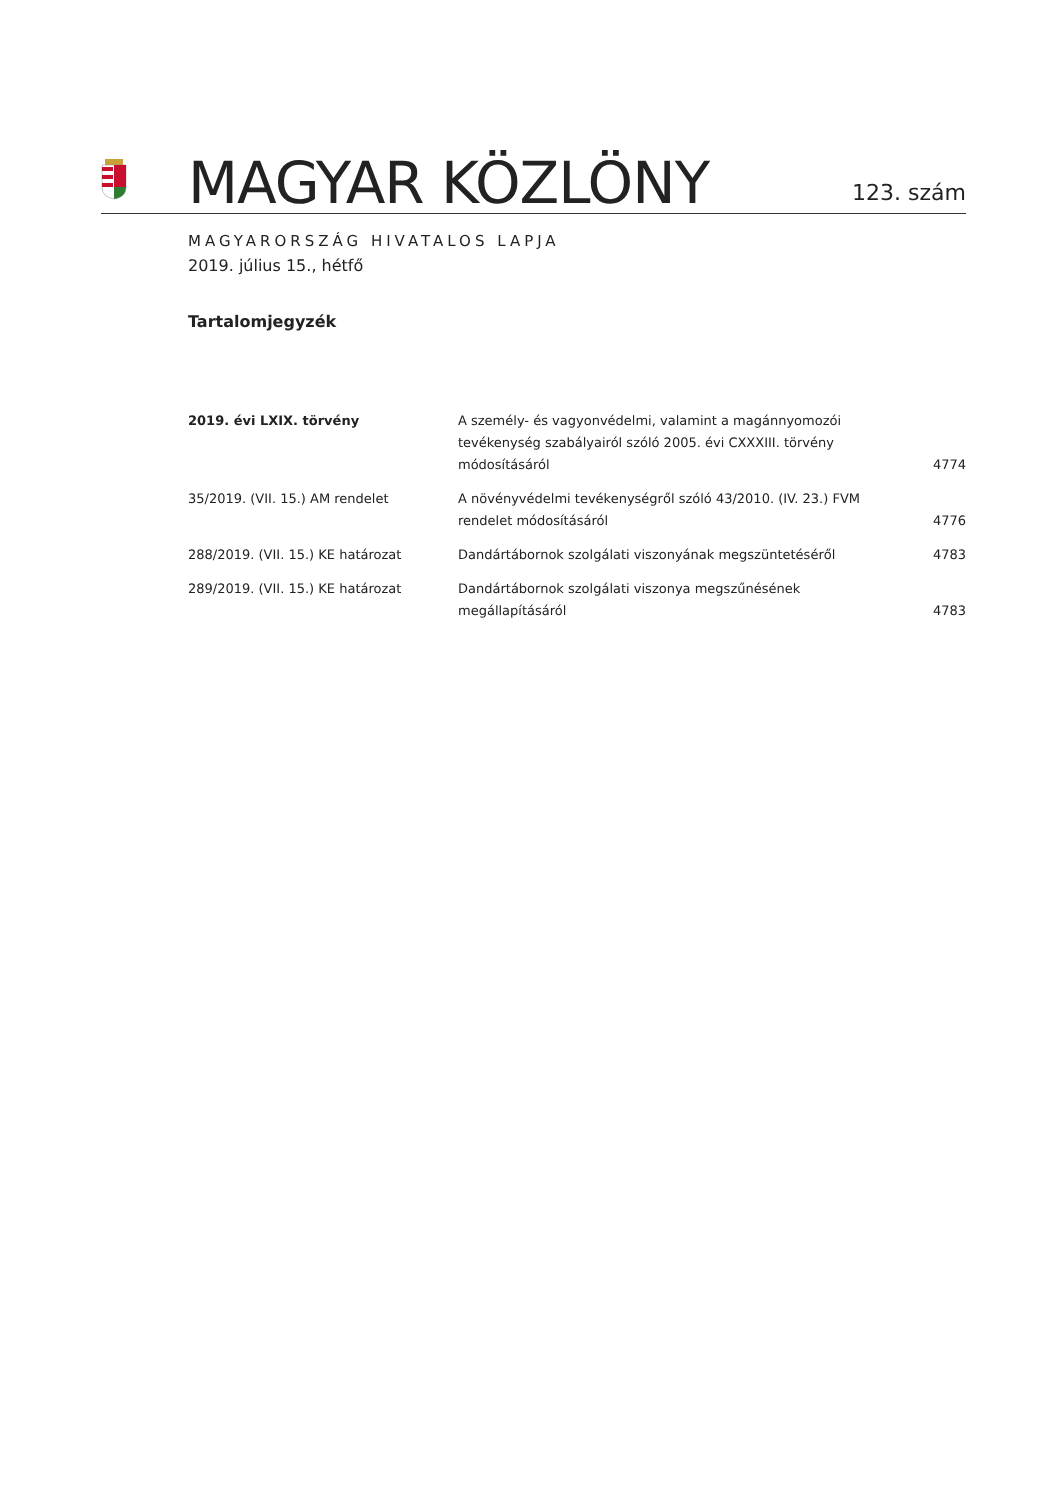MAGYAR KÖZLÖNY
123. szám
MAGYARORSZÁG HIVATALOS LAPJA
2019. július 15., hétfő
Tartalomjegyzék
| 2019. évi LXIX. törvény | A személy- és vagyonvédelmi, valamint a magánnyomozói tevékenység szabályairól szóló 2005. évi CXXXIII. törvény módosításáról | 4774 |
| 35/2019. (VII. 15.) AM rendelet | A növényvédelmi tevékenységről szóló 43/2010. (IV. 23.) FVM rendelet módosításáról | 4776 |
| 288/2019. (VII. 15.) KE határozat | Dandártábornok szolgálati viszonyának megszüntetéséről | 4783 |
| 289/2019. (VII. 15.) KE határozat | Dandártábornok szolgálati viszonya megszűnésének megállapításáról | 4783 |